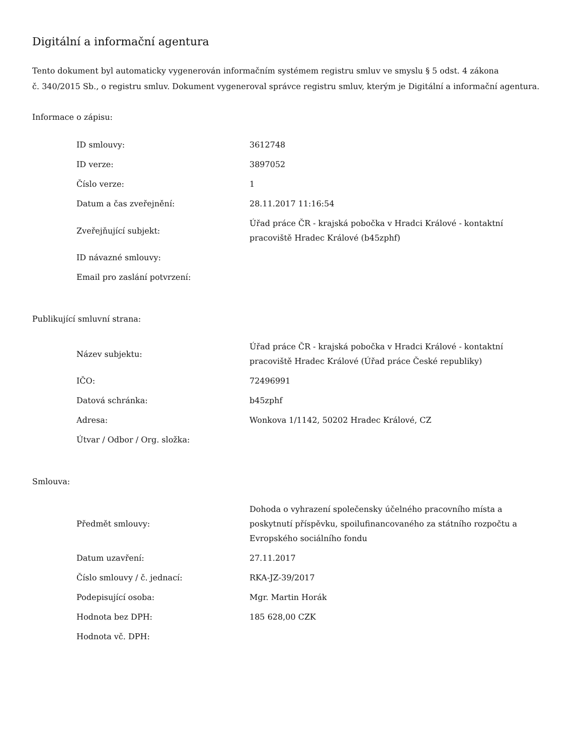Digitální a informační agentura
Tento dokument byl automaticky vygenerován informačním systémem registru smluv ve smyslu § 5 odst. 4 zákona
č. 340/2015 Sb., o registru smluv. Dokument vygeneroval správce registru smluv, kterým je Digitální a informační agentura.
Informace o zápisu:
| ID smlouvy: | 3612748 |
| ID verze: | 3897052 |
| Číslo verze: | 1 |
| Datum a čas zveřejnění: | 28.11.2017 11:16:54 |
| Zveřejňující subjekt: | Úřad práce ČR - krajská pobočka v Hradci Králové - kontaktní pracoviště Hradec Králové (b45zphf) |
| ID návazné smlouvy: | |
| Email pro zaslání potvrzení: | |
Publikující smluvní strana:
| Název subjektu: | Úřad práce ČR - krajská pobočka v Hradci Králové - kontaktní pracoviště Hradec Králové (Úřad práce České republiky) |
| IČO: | 72496991 |
| Datová schránka: | b45zphf |
| Adresa: | Wonkova 1/1142, 50202 Hradec Králové, CZ |
| Útvar / Odbor / Org. složka: | |
Smlouva:
| Předmět smlouvy: | Dohoda o vyhrazení společensky účelného pracovního místa a poskytnutí příspěvku, spoilufinancovaného za státního rozpočtu a Evropského sociálního fondu |
| Datum uzavření: | 27.11.2017 |
| Číslo smlouvy / č. jednací: | RKA-JZ-39/2017 |
| Podepisující osoba: | Mgr. Martin Horák |
| Hodnota bez DPH: | 185 628,00 CZK |
| Hodnota vč. DPH: | |